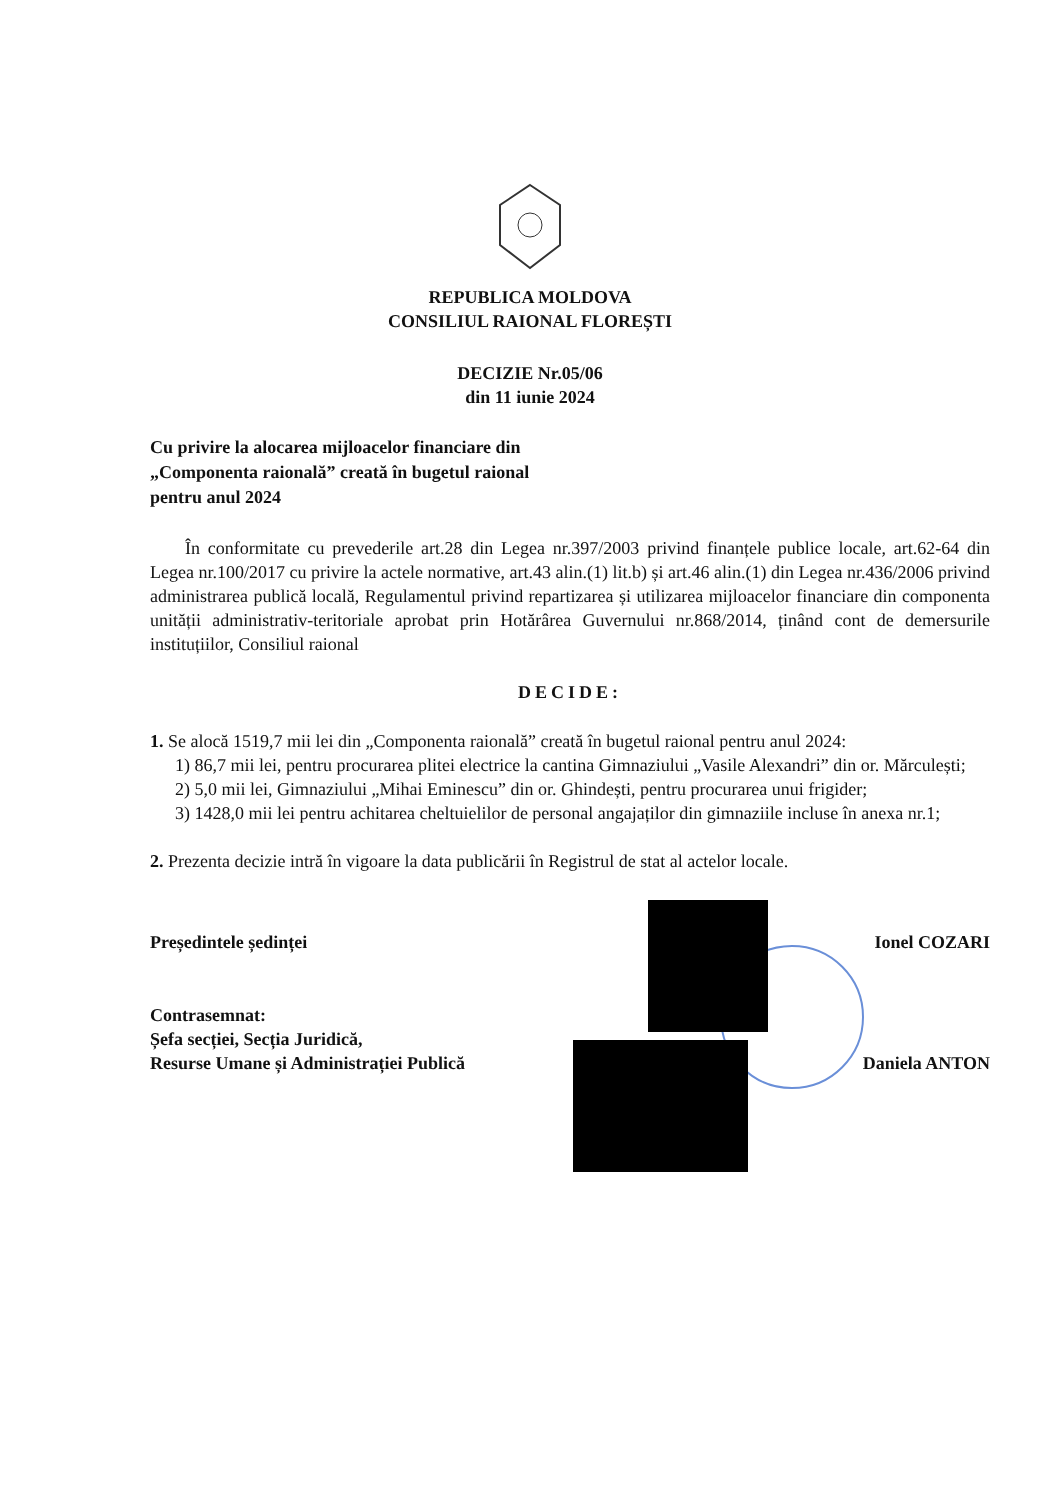REPUBLICA MOLDOVA
CONSILIUL RAIONAL FLOREȘTI
DECIZIE Nr.05/06
din 11 iunie 2024
Cu privire la alocarea mijloacelor financiare din
„Componenta raională” creată în bugetul raional
pentru anul 2024
În conformitate cu prevederile art.28 din Legea nr.397/2003 privind finanțele publice locale, art.62-64 din Legea nr.100/2017 cu privire la actele normative, art.43 alin.(1) lit.b) și art.46 alin.(1) din Legea nr.436/2006 privind administrarea publică locală, Regulamentul privind repartizarea și utilizarea mijloacelor financiare din componenta unității administrativ-teritoriale aprobat prin Hotărârea Guvernului nr.868/2014, ținând cont de demersurile instituțiilor, Consiliul raional
DECIDE:
1. Se alocă 1519,7 mii lei din „Componenta raională” creată în bugetul raional pentru anul 2024:
1) 86,7 mii lei, pentru procurarea plitei electrice la cantina Gimnaziului „Vasile Alexandri” din or. Mărculești;
2) 5,0 mii lei, Gimnaziului „Mihai Eminescu” din or. Ghindești, pentru procurarea unui frigider;
3) 1428,0 mii lei pentru achitarea cheltuielilor de personal angajaților din gimnaziile incluse în anexa nr.1;
2. Prezenta decizie intră în vigoare la data publicării în Registrul de stat al actelor locale.
Președintele ședinței Ionel COZARI
Contrasemnat:
Șefa secției, Secția Juridică,
Resurse Umane și Administrației Publică Daniela ANTON